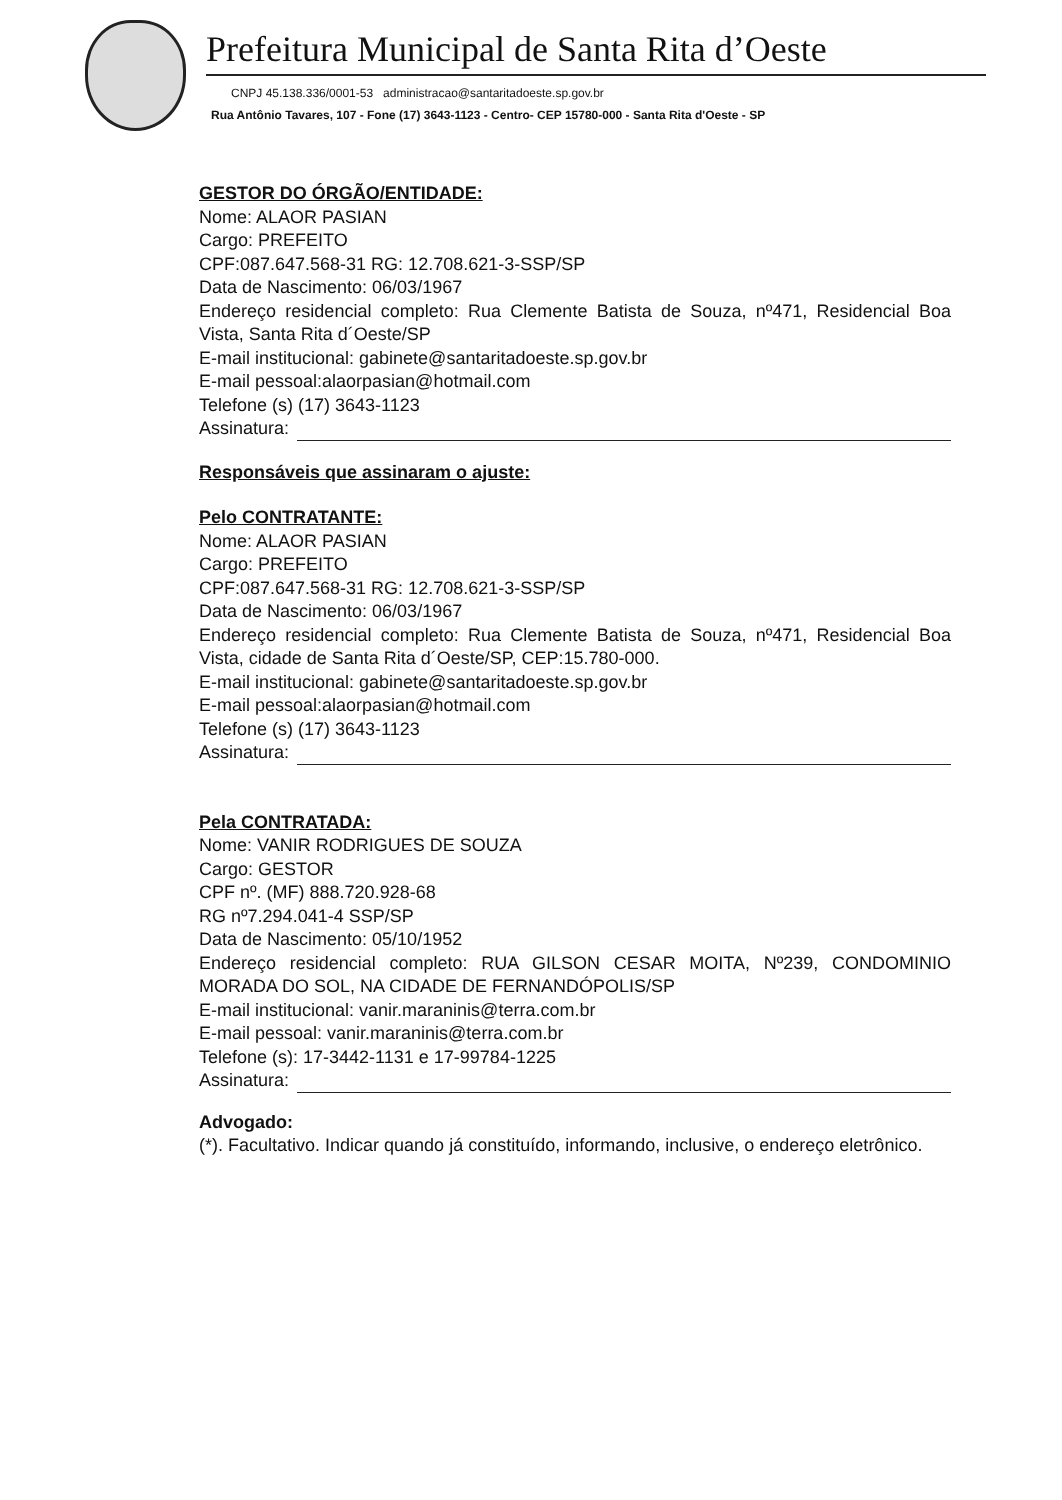Prefeitura Municipal de Santa Rita d’Oeste
CNPJ 45.138.336/0001-53 administracao@santaritadoeste.sp.gov.br
Rua Antônio Tavares, 107 - Fone (17) 3643-1123 - Centro- CEP 15780-000 - Santa Rita d'Oeste - SP
GESTOR DO ÓRGÃO/ENTIDADE:
Nome: ALAOR PASIAN
Cargo: PREFEITO
CPF:087.647.568-31 RG: 12.708.621-3-SSP/SP
Data de Nascimento: 06/03/1967
Endereço residencial completo: Rua Clemente Batista de Souza, nº471, Residencial Boa Vista, Santa Rita d´Oeste/SP
E-mail institucional: gabinete@santaritadoeste.sp.gov.br
E-mail pessoal:alaorpasian@hotmail.com
Telefone (s) (17) 3643-1123
Assinatura:
Responsáveis que assinaram o ajuste:
Pelo CONTRATANTE:
Nome: ALAOR PASIAN
Cargo: PREFEITO
CPF:087.647.568-31 RG: 12.708.621-3-SSP/SP
Data de Nascimento: 06/03/1967
Endereço residencial completo: Rua Clemente Batista de Souza, nº471, Residencial Boa Vista, cidade de Santa Rita d´Oeste/SP, CEP:15.780-000.
E-mail institucional: gabinete@santaritadoeste.sp.gov.br
E-mail pessoal:alaorpasian@hotmail.com
Telefone (s) (17) 3643-1123
Assinatura:
Pela CONTRATADA:
Nome: VANIR RODRIGUES DE SOUZA
Cargo: GESTOR
CPF nº. (MF) 888.720.928-68
RG nº7.294.041-4 SSP/SP
Data de Nascimento: 05/10/1952
Endereço residencial completo: RUA GILSON CESAR MOITA, Nº239, CONDOMINIO MORADA DO SOL, NA CIDADE DE FERNANDÓPOLIS/SP
E-mail institucional: vanir.maraninis@terra.com.br
E-mail pessoal: vanir.maraninis@terra.com.br
Telefone (s): 17-3442-1131 e 17-99784-1225
Assinatura:
Advogado:
(*). Facultativo. Indicar quando já constituído, informando, inclusive, o endereço eletrônico.